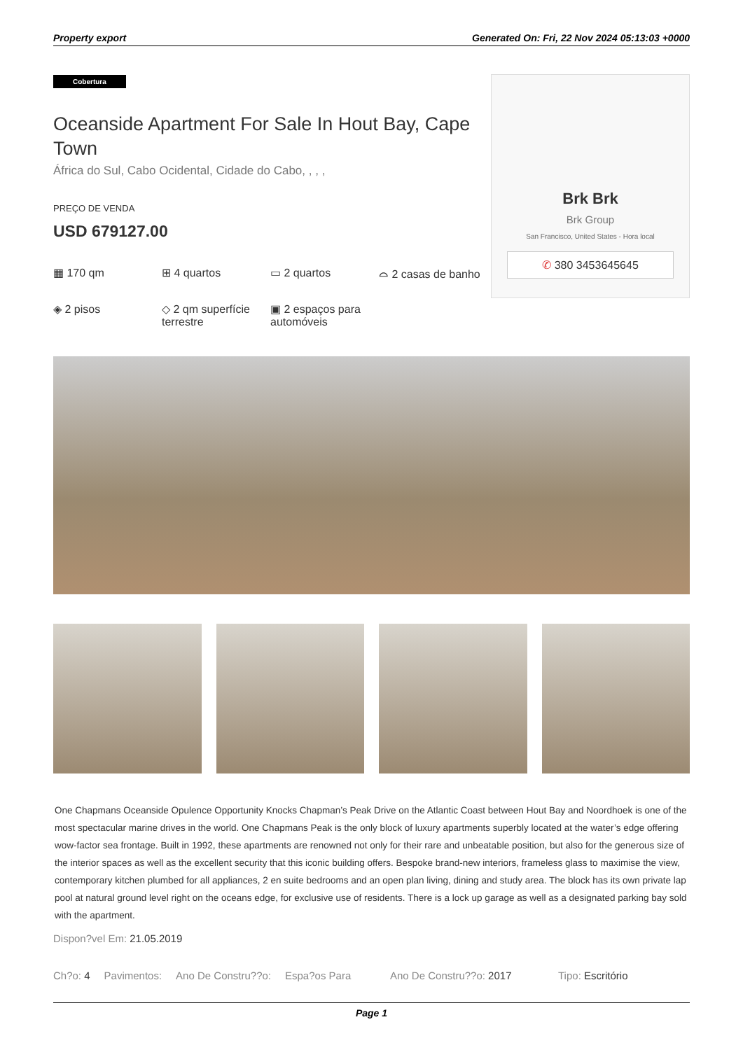Property export Generated On: Fri, 22 Nov 2024 05:13:03 +0000
Cobertura
Oceanside Apartment For Sale In Hout Bay, Cape Town
África do Sul, Cabo Ocidental, Cidade do Cabo, , , ,
PREÇO DE VENDA
USD 679127.00
▦ 170 qm
⊞ 4 quartos
▭ 2 quartos
⌓ 2 casas de banho
◈ 2 pisos
◇ 2 qm superfície terrestre
▣ 2 espaços para automóveis
Brk Brk
Brk Group
San Francisco, United States - Hora local
✆ 380 3453645645
One Chapmans Oceanside Opulence Opportunity Knocks Chapman’s Peak Drive on the Atlantic Coast between Hout Bay and Noordhoek is one of the most spectacular marine drives in the world. One Chapmans Peak is the only block of luxury apartments superbly located at the water’s edge offering wow-factor sea frontage. Built in 1992, these apartments are renowned not only for their rare and unbeatable position, but also for the generous size of the interior spaces as well as the excellent security that this iconic building offers. Bespoke brand-new interiors, frameless glass to maximise the view, contemporary kitchen plumbed for all appliances, 2 en suite bedrooms and an open plan living, dining and study area. The block has its own private lap pool at natural ground level right on the oceans edge, for exclusive use of residents. There is a lock up garage as well as a designated parking bay sold with the apartment.
Dispon?vel Em: 21.05.2019
Ch?o: 4 Pavimentos: Ano De Constru??o: Espa?os Para Ano De Constru??o: 2017 Tipo: Escritório
Page 1